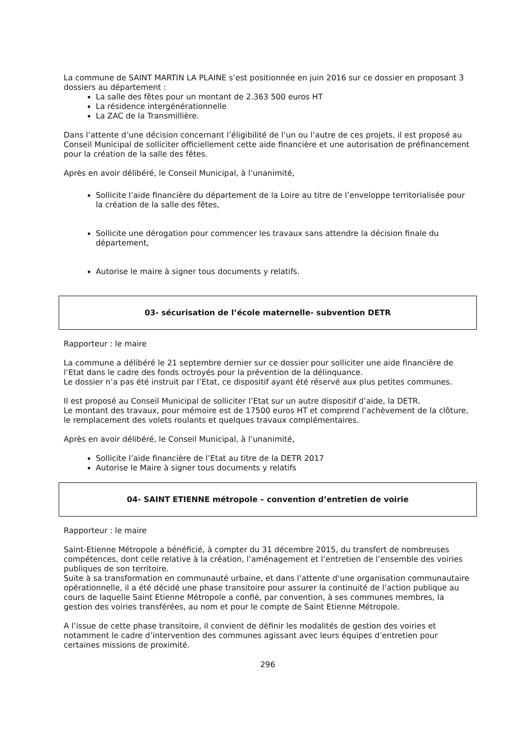La commune de SAINT MARTIN LA PLAINE s’est positionnée en juin 2016 sur ce dossier en proposant 3 dossiers au département :
La salle des fêtes pour un montant de 2.363 500 euros HT
La résidence intergénérationnelle
La ZAC de la Transmillière.
Dans l’attente d’une décision concernant l’éligibilité de l’un ou l’autre de ces projets, il est proposé au Conseil Municipal de solliciter officiellement cette aide financière et une autorisation de préfinancement pour la création de la salle des fêtes.
Après en avoir délibéré, le Conseil Municipal, à l’unanimité,
Sollicite l’aide financière du département de la Loire au titre de l’enveloppe territorialisée pour la création de la salle des fêtes,
Sollicite une dérogation pour commencer les travaux sans attendre la décision finale du département,
Autorise le maire à signer tous documents y relatifs.
03- sécurisation de l’école maternelle- subvention DETR
Rapporteur : le maire
La commune a délibéré le 21 septembre dernier sur ce dossier pour solliciter une aide financière de l’Etat dans le cadre des fonds octroyés pour la prévention de la délinquance.
Le dossier n’a pas été instruit par l’Etat, ce dispositif ayant été réservé aux plus petites communes.
Il est proposé au Conseil Municipal de solliciter l’Etat sur un autre dispositif d’aide, la DETR.
Le montant des travaux, pour mémoire est de 17500 euros HT et comprend l’achèvement de la clôture, le remplacement des volets roulants et quelques travaux complémentaires.
Après en avoir délibéré, le Conseil Municipal, à l’unanimité,
Sollicite l’aide financière de l’Etat au titre de la DETR 2017
Autorise le Maire à signer tous documents y relatifs
04- SAINT ETIENNE métropole – convention d’entretien de voirie
Rapporteur : le maire
Saint-Etienne Métropole a bénéficié, à compter du 31 décembre 2015, du transfert de nombreuses compétences, dont celle relative à la création, l’aménagement et l’entretien de l’ensemble des voiries publiques de son territoire.
Suite à sa transformation en communauté urbaine, et dans l’attente d‘une organisation communautaire opérationnelle, il a été décidé une phase transitoire pour assurer la continuité de l’action publique au cours de laquelle Saint Etienne Métropole a confié, par convention, à ses communes membres, la gestion des voiries transférées, au nom et pour le compte de Saint Etienne Métropole.
A l’issue de cette phase transitoire, il convient de définir les modalités de gestion des voiries et notamment le cadre d’intervention des communes agissant avec leurs équipes d’entretien pour certaines missions de proximité.
296